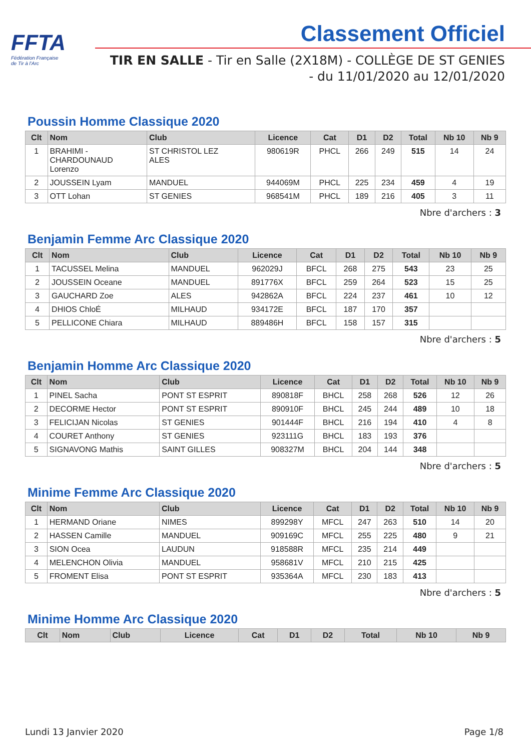FFTA
Fédération Française
de Tir à l'Arc
Classement Officiel
TIR EN SALLE - Tir en Salle (2X18M) - COLLÈGE DE ST GENIES
- du 11/01/2020 au 12/01/2020
Poussin Homme Classique 2020
| Clt | Nom | Club | Licence | Cat | D1 | D2 | Total | Nb 10 | Nb 9 |
| --- | --- | --- | --- | --- | --- | --- | --- | --- | --- |
| 1 | BRAHIMI - CHARDOUNAUD Lorenzo | ST CHRISTOL LEZ ALES | 980619R | PHCL | 266 | 249 | 515 | 14 | 24 |
| 2 | JOUSSEIN Lyam | MANDUEL | 944069M | PHCL | 225 | 234 | 459 | 4 | 19 |
| 3 | OTT Lohan | ST GENIES | 968541M | PHCL | 189 | 216 | 405 | 3 | 11 |
Nbre d'archers : 3
Benjamin Femme Arc Classique 2020
| Clt | Nom | Club | Licence | Cat | D1 | D2 | Total | Nb 10 | Nb 9 |
| --- | --- | --- | --- | --- | --- | --- | --- | --- | --- |
| 1 | TACUSSEL Melina | MANDUEL | 962029J | BFCL | 268 | 275 | 543 | 23 | 25 |
| 2 | JOUSSEIN Oceane | MANDUEL | 891776X | BFCL | 259 | 264 | 523 | 15 | 25 |
| 3 | GAUCHARD Zoe | ALES | 942862A | BFCL | 224 | 237 | 461 | 10 | 12 |
| 4 | DHIOS ChloÉ | MILHAUD | 934172E | BFCL | 187 | 170 | 357 | | |
| 5 | PELLICONE Chiara | MILHAUD | 889486H | BFCL | 158 | 157 | 315 | | |
Nbre d'archers : 5
Benjamin Homme Arc Classique 2020
| Clt | Nom | Club | Licence | Cat | D1 | D2 | Total | Nb 10 | Nb 9 |
| --- | --- | --- | --- | --- | --- | --- | --- | --- | --- |
| 1 | PINEL Sacha | PONT ST ESPRIT | 890818F | BHCL | 258 | 268 | 526 | 12 | 26 |
| 2 | DECORME Hector | PONT ST ESPRIT | 890910F | BHCL | 245 | 244 | 489 | 10 | 18 |
| 3 | FELICIJAN Nicolas | ST GENIES | 901444F | BHCL | 216 | 194 | 410 | 4 | 8 |
| 4 | COURET Anthony | ST GENIES | 923111G | BHCL | 183 | 193 | 376 | | |
| 5 | SIGNAVONG Mathis | SAINT GILLES | 908327M | BHCL | 204 | 144 | 348 | | |
Nbre d'archers : 5
Minime Femme Arc Classique 2020
| Clt | Nom | Club | Licence | Cat | D1 | D2 | Total | Nb 10 | Nb 9 |
| --- | --- | --- | --- | --- | --- | --- | --- | --- | --- |
| 1 | HERMAND Oriane | NIMES | 899298Y | MFCL | 247 | 263 | 510 | 14 | 20 |
| 2 | HASSEN Camille | MANDUEL | 909169C | MFCL | 255 | 225 | 480 | 9 | 21 |
| 3 | SION Ocea | LAUDUN | 918588R | MFCL | 235 | 214 | 449 | | |
| 4 | MELENCHON Olivia | MANDUEL | 958681V | MFCL | 210 | 215 | 425 | | |
| 5 | FROMENT Elisa | PONT ST ESPRIT | 935364A | MFCL | 230 | 183 | 413 | | |
Nbre d'archers : 5
Minime Homme Arc Classique 2020
| Clt | Nom | Club | Licence | Cat | D1 | D2 | Total | Nb 10 | Nb 9 |
| --- | --- | --- | --- | --- | --- | --- | --- | --- | --- |
Lundi 13 Janvier 2020 Page 1/8